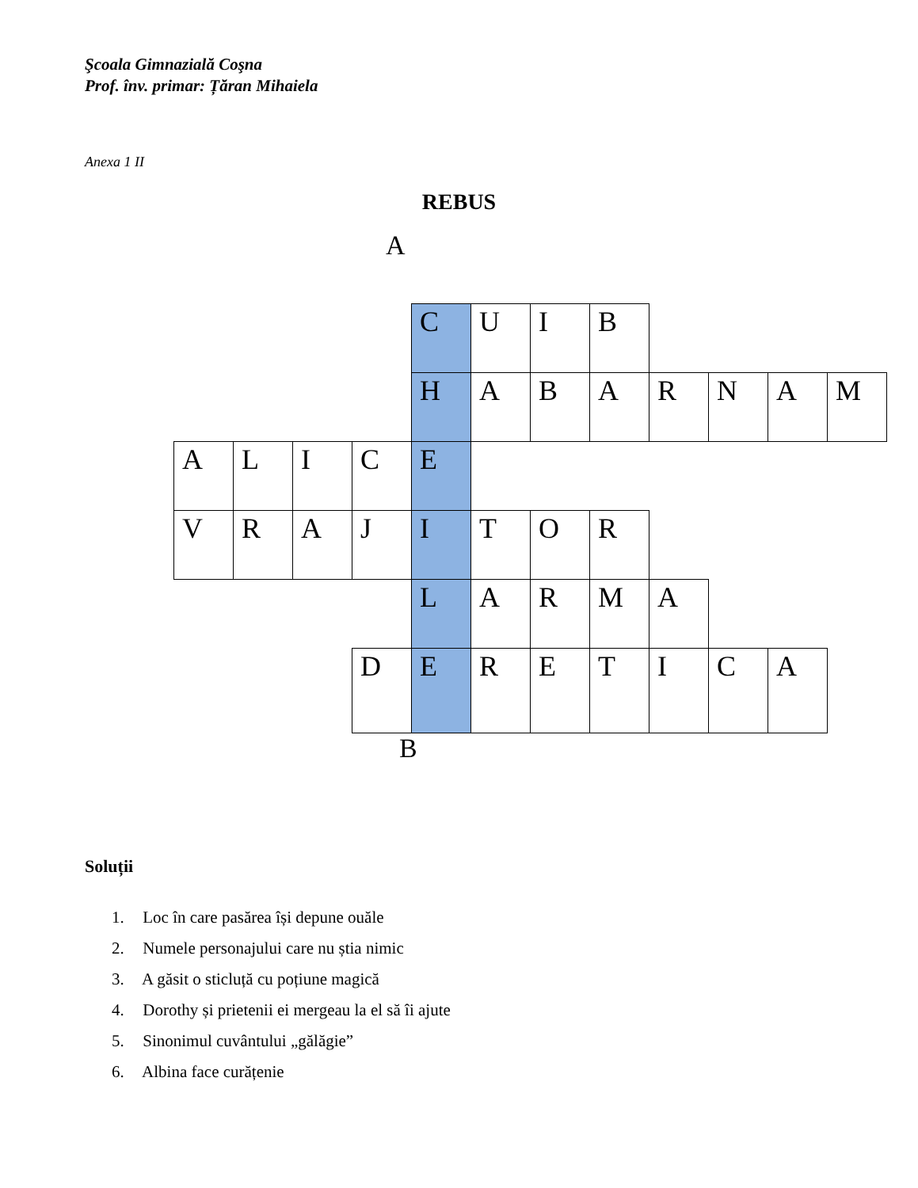Şcoala Gimnazială Coşna
Prof. înv. primar: Țăran Mihaiela
Anexa 1 II
REBUS
A
| | | | | C | U | I | B | | | | |
| | | | | H | A | B | A | R | N | A | M |
| A | L | I | C | E | | | | | | | |
| V | R | A | J | I | T | O | R | | | | |
| | | | | L | A | R | M | A | | | |
| | | | D | E | R | E | T | I | C | A | |
B
Soluții
1. Loc în care pasărea își depune ouăle
2. Numele personajului care nu știa nimic
3. A găsit o sticluță cu poțiune magică
4. Dorothy și prietenii ei mergeau la el să îi ajute
5. Sinonimul cuvântului „gălăgie”
6. Albina face curățenie